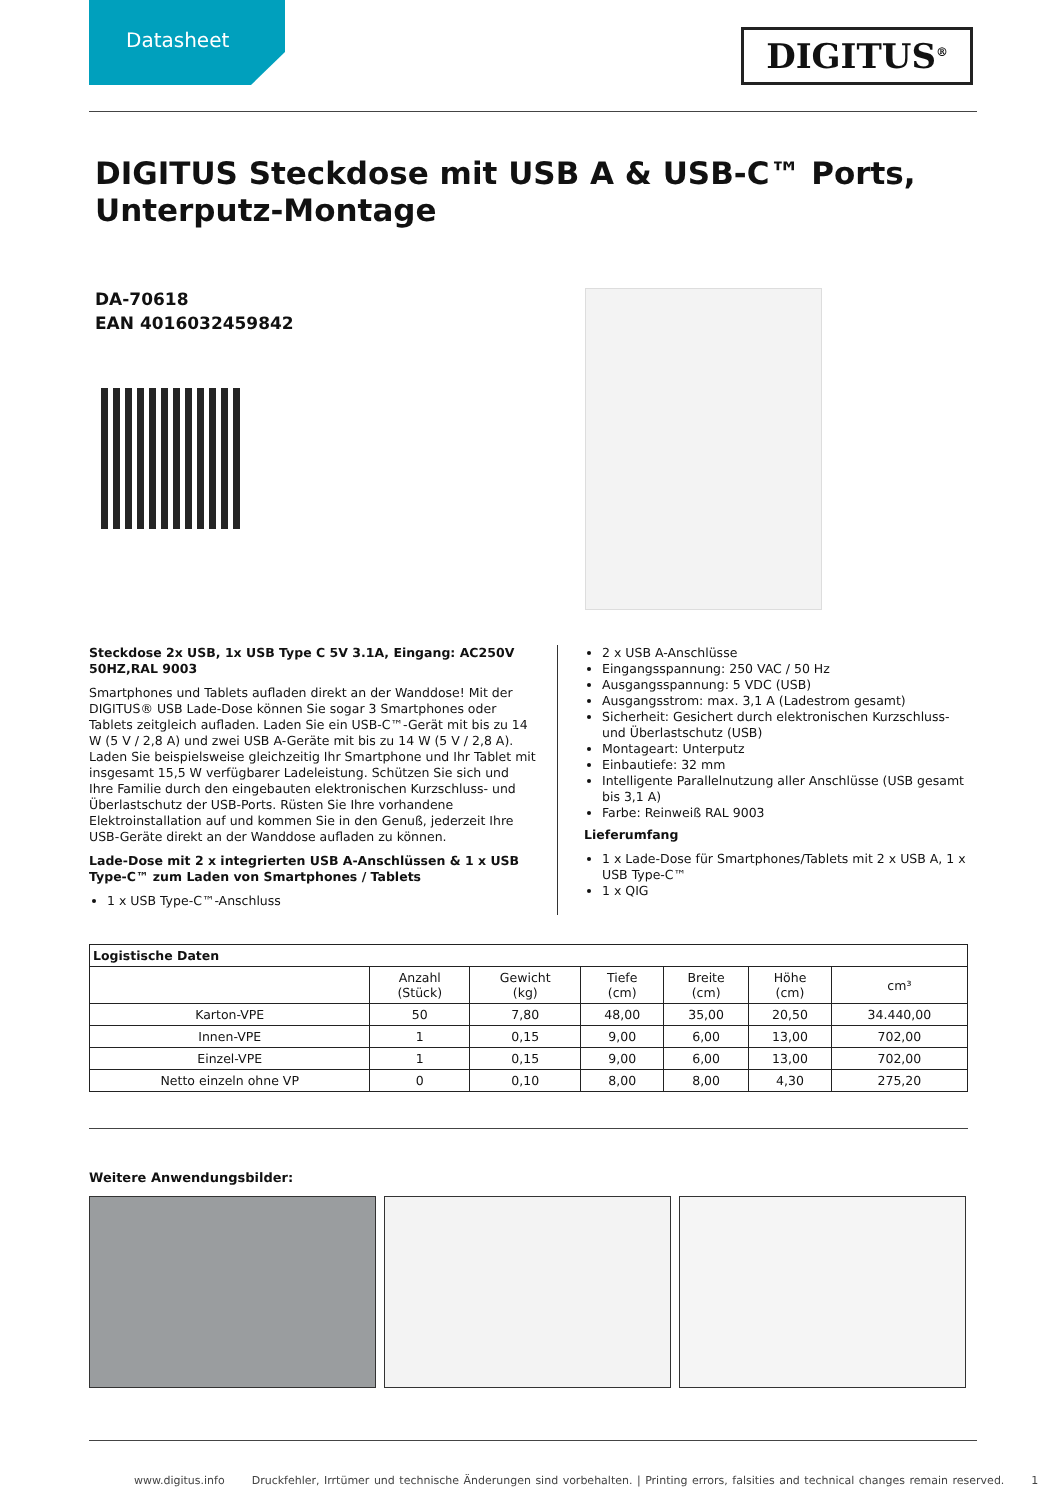Datasheet
DIGITUS<sup>®</sup>
DIGITUS Steckdose mit USB A & USB-C™ Ports,
Unterputz-Montage
DA-70618
EAN 4016032459842
Steckdose 2x USB, 1x USB Type C 5V 3.1A, Eingang: AC250V 50HZ,RAL 9003
Smartphones und Tablets aufladen direkt an der Wanddose! Mit der DIGITUS® USB Lade-Dose können Sie sogar 3 Smartphones oder Tablets zeitgleich aufladen. Laden Sie ein USB-C™-Gerät mit bis zu 14 W (5 V / 2,8 A) und zwei USB A-Geräte mit bis zu 14 W (5 V / 2,8 A). Laden Sie beispielsweise gleichzeitig Ihr Smartphone und Ihr Tablet mit insgesamt 15,5 W verfügbarer Ladeleistung. Schützen Sie sich und Ihre Familie durch den eingebauten elektronischen Kurzschluss- und Überlastschutz der USB-Ports. Rüsten Sie Ihre vorhandene Elektroinstallation auf und kommen Sie in den Genuß, jederzeit Ihre USB-Geräte direkt an der Wanddose aufladen zu können.
Lade-Dose mit 2 x integrierten USB A-Anschlüssen & 1 x USB Type-C™ zum Laden von Smartphones / Tablets
1 x USB Type-C™-Anschluss
2 x USB A-Anschlüsse
Eingangsspannung: 250 VAC / 50 Hz
Ausgangsspannung: 5 VDC (USB)
Ausgangsstrom: max. 3,1 A (Ladestrom gesamt)
Sicherheit: Gesichert durch elektronischen Kurzschluss- und Überlastschutz (USB)
Montageart: Unterputz
Einbautiefe: 32 mm
Intelligente Parallelnutzung aller Anschlüsse (USB gesamt bis 3,1 A)
Farbe: Reinweiß RAL 9003
Lieferumfang
1 x Lade-Dose für Smartphones/Tablets mit 2 x USB A, 1 x USB Type-C™
1 x QIG
| Logistische Daten | | | | | | |
| --- | --- | --- | --- | --- | --- | --- |
| | Anzahl (Stück) | Gewicht (kg) | Tiefe (cm) | Breite (cm) | Höhe (cm) | cm³ |
| Karton-VPE | 50 | 7,80 | 48,00 | 35,00 | 20,50 | 34.440,00 |
| Innen-VPE | 1 | 0,15 | 9,00 | 6,00 | 13,00 | 702,00 |
| Einzel-VPE | 1 | 0,15 | 9,00 | 6,00 | 13,00 | 702,00 |
| Netto einzeln ohne VP | 0 | 0,10 | 8,00 | 8,00 | 4,30 | 275,20 |
Weitere Anwendungsbilder:
www.digitus.info Druckfehler, Irrtümer und technische Änderungen sind vorbehalten. | Printing errors, falsities and technical changes remain reserved. 1